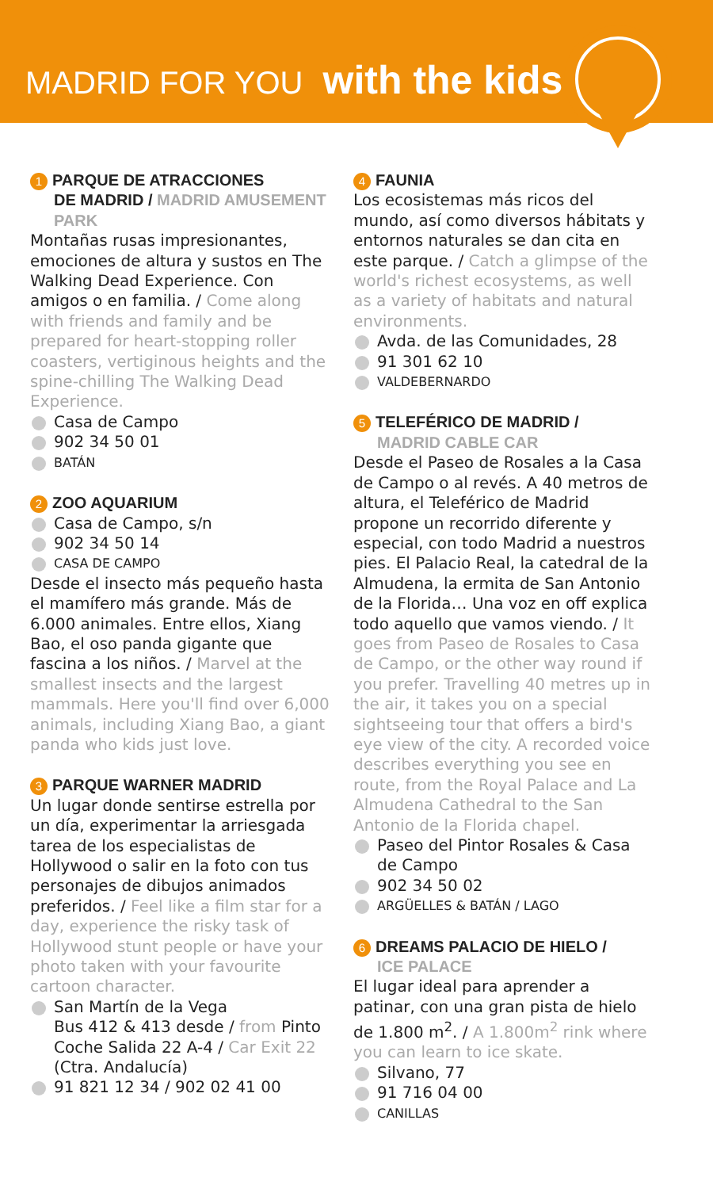MADRID FOR YOU with the kids
1 PARQUE DE ATRACCIONES
DE MADRID / MADRID AMUSEMENT PARK
Montañas rusas impresionantes, emociones de altura y sustos en The Walking Dead Experience. Con amigos o en familia. / Come along with friends and family and be prepared for heart-stopping roller coasters, vertiginous heights and the spine-chilling The Walking Dead Experience.
Casa de Campo
902 34 50 01
BATÁN
2 ZOO AQUARIUM
Casa de Campo, s/n
902 34 50 14
CASA DE CAMPO
Desde el insecto más pequeño hasta el mamífero más grande. Más de 6.000 animales. Entre ellos, Xiang Bao, el oso panda gigante que fascina a los niños. / Marvel at the smallest insects and the largest mammals. Here you'll find over 6,000 animals, including Xiang Bao, a giant panda who kids just love.
3 PARQUE WARNER MADRID
Un lugar donde sentirse estrella por un día, experimentar la arriesgada tarea de los especialistas de Hollywood o salir en la foto con tus personajes de dibujos animados preferidos. / Feel like a film star for a day, experience the risky task of Hollywood stunt people or have your photo taken with your favourite cartoon character.
San Martín de la Vega
Bus 412 & 413 desde / from Pinto
Coche Salida 22 A-4 / Car Exit 22
(Ctra. Andalucía)
91 821 12 34 / 902 02 41 00
4 FAUNIA
Los ecosistemas más ricos del mundo, así como diversos hábitats y entornos naturales se dan cita en este parque. / Catch a glimpse of the world's richest ecosystems, as well as a variety of habitats and natural environments.
Avda. de las Comunidades, 28
91 301 62 10
VALDEBERNARDO
5 TELEFÉRICO DE MADRID /
MADRID CABLE CAR
Desde el Paseo de Rosales a la Casa de Campo o al revés. A 40 metros de altura, el Teleférico de Madrid propone un recorrido diferente y especial, con todo Madrid a nuestros pies. El Palacio Real, la catedral de la Almudena, la ermita de San Antonio de la Florida… Una voz en off explica todo aquello que vamos viendo. / It goes from Paseo de Rosales to Casa de Campo, or the other way round if you prefer. Travelling 40 metres up in the air, it takes you on a special sightseeing tour that offers a bird's eye view of the city. A recorded voice describes everything you see en route, from the Royal Palace and La Almudena Cathedral to the San Antonio de la Florida chapel.
Paseo del Pintor Rosales & Casa de Campo
902 34 50 02
ARGÜELLES & BATÁN / LAGO
6 DREAMS PALACIO DE HIELO /
ICE PALACE
El lugar ideal para aprender a patinar, con una gran pista de hielo de 1.800 m<sup>2</sup>. / A 1.800m<sup>2</sup> rink where you can learn to ice skate.
Silvano, 77
91 716 04 00
CANILLAS